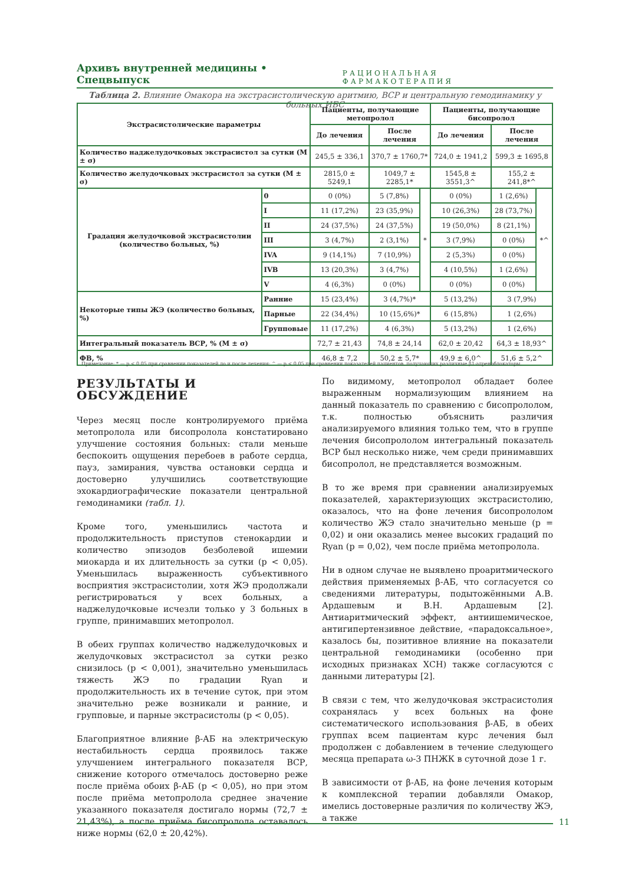Архивъ внутренней медицины • Спецвыпуск РАЦИОНАЛЬНАЯ ФАРМАКОТЕРАПИЯ
Таблица 2. Влияние Омакора на экстрасистолическую аритмию, ВСР и центральную гемодинамику у больных ИБС
| Экстрасистолические параметры | | Пациенты, получающие метопролол | | | Пациенты, получающие бисопролол | | |
| --- | --- | --- | --- | --- | --- | --- | --- |
| | | До лечения | После лечения | | До лечения | После лечения | |
| Количество наджелудочковых экстрасистол за сутки (M ± σ) | | 245,5 ± 336,1 | 370,7 ± 1760,7* | | 724,0 ± 1941,2 | 599,3 ± 1695,8 | |
| Количество желудочковых экстрасистол за сутки (M ± σ) | | 2815,0 ± 5249,1 | 1049,7 ± 2285,1* | | 1545,8 ± 3551,3^ | 155,2 ± 241,8*^ | |
| Градация желудочковой экстрасистолии (количество больных, %) | 0 | 0 (0%) | 5 (7,8%) | * | 0 (0%) | 1 (2,6%) | *^ |
| | I | 11 (17,2%) | 23 (35,9%) | | 10 (26,3%) | 28 (73,7%) | |
| | II | 24 (37,5%) | 24 (37,5%) | | 19 (50,0%) | 8 (21,1%) | |
| | III | 3 (4,7%) | 2 (3,1%) | | 3 (7,9%) | 0 (0%) | |
| | IVA | 9 (14,1%) | 7 (10,9%) | | 2 (5,3%) | 0 (0%) | |
| | IVB | 13 (20,3%) | 3 (4,7%) | | 4 (10,5%) | 1 (2,6%) | |
| | V | 4 (6,3%) | 0 (0%) | | 0 (0%) | 0 (0%) | |
| Некоторые типы ЖЭ (количество больных, %) | Ранние | 15 (23,4%) | 3 (4,7%)* | | 5 (13,2%) | 3 (7,9%) | |
| | Парные | 22 (34,4%) | 10 (15,6%)* | | 6 (15,8%) | 1 (2,6%) | |
| | Групповые | 11 (17,2%) | 4 (6,3%) | | 5 (13,2%) | 1 (2,6%) | |
| Интегральный показатель ВСР, % (M ± σ) | | 72,7 ± 21,43 | 74,8 ± 24,14 | | 62,0 ± 20,42 | 64,3 ± 18,93^ | |
| ФВ, % | | 46,8 ± 7,2 | 50,2 ± 5,7* | | 49,9 ± 6,0^ | 51,6 ± 5,2^ | |
Примечание: * — р < 0,05 при сравнении показателей до и после лечения; ^ — р < 0,05 при сравнении показателей пациентов, получающих различные β1-адреноблокаторы.
РЕЗУЛЬТАТЫ И ОБСУЖДЕНИЕ
Через месяц после контролируемого приёма метопролола или бисопролола констатировано улучшение состояния больных: стали меньше беспокоить ощущения перебоев в работе сердца, пауз, замирания, чувства остановки сердца и достоверно улучшились соответствующие эхокардиографические показатели центральной гемодинамики (табл. 1).
Кроме того, уменьшились частота и продолжительность приступов стенокардии и количество эпизодов безболевой ишемии миокарда и их длительность за сутки (р < 0,05). Уменьшилась выраженность субъективного восприятия экстрасистолии, хотя ЖЭ продолжали регистрироваться у всех больных, а наджелудочковые исчезли только у 3 больных в группе, принимавших метопролол.
В обеих группах количество наджелудочковых и желудочковых экстрасистол за сутки резко снизилось (р < 0,001), значительно уменьшилась тяжесть ЖЭ по градации Ryan и продолжительность их в течение суток, при этом значительно реже возникали и ранние, и групповые, и парные экстрасистолы (р < 0,05).
Благоприятное влияние β-АБ на электрическую нестабильность сердца проявилось также улучшением интегрального показателя ВСР, снижение которого отмечалось достоверно реже после приёма обоих β-АБ (р < 0,05), но при этом после приёма метопролола среднее значение указанного показателя достигало нормы (72,7 ± 21,43%), а после приёма бисопролола оставалось ниже нормы (62,0 ± 20,42%).
По видимому, метопролол обладает более выраженным нормализующим влиянием на данный показатель по сравнению с бисопрололом, т.к. полностью объяснить различия анализируемого влияния только тем, что в группе лечения бисопрололом интегральный показатель ВСР был несколько ниже, чем среди принимавших бисопролол, не представляется возможным.
В то же время при сравнении анализируемых показателей, характеризующих экстрасистолию, оказалось, что на фоне лечения бисопрололом количество ЖЭ стало значительно меньше (р = 0,02) и они оказались менее высоких градаций по Ryan (р = 0,02), чем после приёма метопролола.
Ни в одном случае не выявлено проаритмического действия применяемых β-АБ, что согласуется со сведениями литературы, подытожёнными А.В. Ардашевым и В.Н. Ардашевым [2]. Антиаритмический эффект, антиишемическое, антигипертензивное действие, «парадоксальное», казалось бы, позитивное влияние на показатели центральной гемодинамики (особенно при исходных признаках ХСН) также согласуются с данными литературы [2].
В связи с тем, что желудочковая экстрасистолия сохранялась у всех больных на фоне систематического использования β-АБ, в обеих группах всем пациентам курс лечения был продолжен с добавлением в течение следующего месяца препарата ω-3 ПНЖК в суточной дозе 1 г.
В зависимости от β-АБ, на фоне лечения которым к комплексной терапии добавляли Омакор, имелись достоверные различия по количеству ЖЭ, а также
11